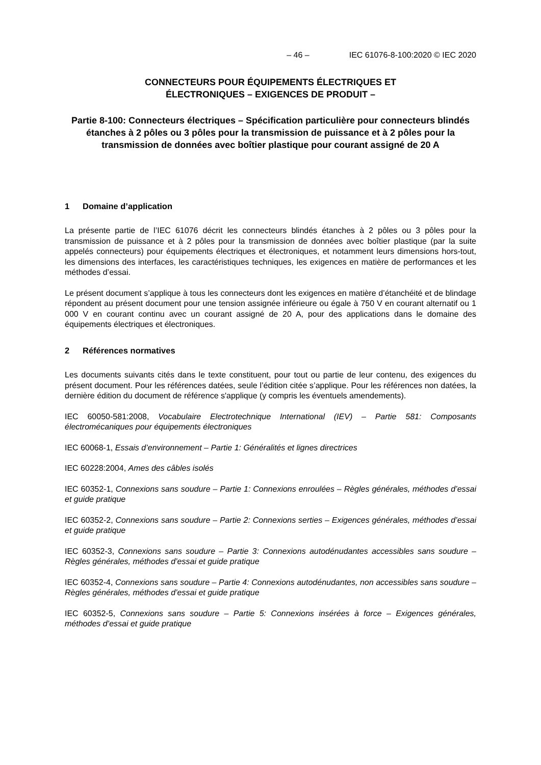– 46 – IEC 61076-8-100:2020 © IEC 2020
CONNECTEURS POUR ÉQUIPEMENTS ÉLECTRIQUES ET
ÉLECTRONIQUES – EXIGENCES DE PRODUIT –
Partie 8-100: Connecteurs électriques – Spécification particulière pour connecteurs blindés étanches à 2 pôles ou 3 pôles pour la transmission de puissance et à 2 pôles pour la transmission de données avec boîtier plastique pour courant assigné de 20 A
1 Domaine d’application
La présente partie de l’IEC 61076 décrit les connecteurs blindés étanches à 2 pôles ou 3 pôles pour la transmission de puissance et à 2 pôles pour la transmission de données avec boîtier plastique (par la suite appelés connecteurs) pour équipements électriques et électroniques, et notamment leurs dimensions hors-tout, les dimensions des interfaces, les caractéristiques techniques, les exigences en matière de performances et les méthodes d’essai.
Le présent document s’applique à tous les connecteurs dont les exigences en matière d’étanchéité et de blindage répondent au présent document pour une tension assignée inférieure ou égale à 750 V en courant alternatif ou 1 000 V en courant continu avec un courant assigné de 20 A, pour des applications dans le domaine des équipements électriques et électroniques.
2 Références normatives
Les documents suivants cités dans le texte constituent, pour tout ou partie de leur contenu, des exigences du présent document. Pour les références datées, seule l’édition citée s’applique. Pour les références non datées, la dernière édition du document de référence s'applique (y compris les éventuels amendements).
IEC 60050-581:2008, Vocabulaire Electrotechnique International (IEV) – Partie 581: Composants électromécaniques pour équipements électroniques
IEC 60068-1, Essais d’environnement – Partie 1: Généralités et lignes directrices
IEC 60228:2004, Ames des câbles isolés
IEC 60352-1, Connexions sans soudure – Partie 1: Connexions enroulées – Règles générales, méthodes d’essai et guide pratique
IEC 60352-2, Connexions sans soudure – Partie 2: Connexions serties – Exigences générales, méthodes d’essai et guide pratique
IEC 60352-3, Connexions sans soudure – Partie 3: Connexions autodénudantes accessibles sans soudure – Règles générales, méthodes d’essai et guide pratique
IEC 60352-4, Connexions sans soudure – Partie 4: Connexions autodénudantes, non accessibles sans soudure – Règles générales, méthodes d’essai et guide pratique
IEC 60352-5, Connexions sans soudure – Partie 5: Connexions insérées à force – Exigences générales, méthodes d’essai et guide pratique